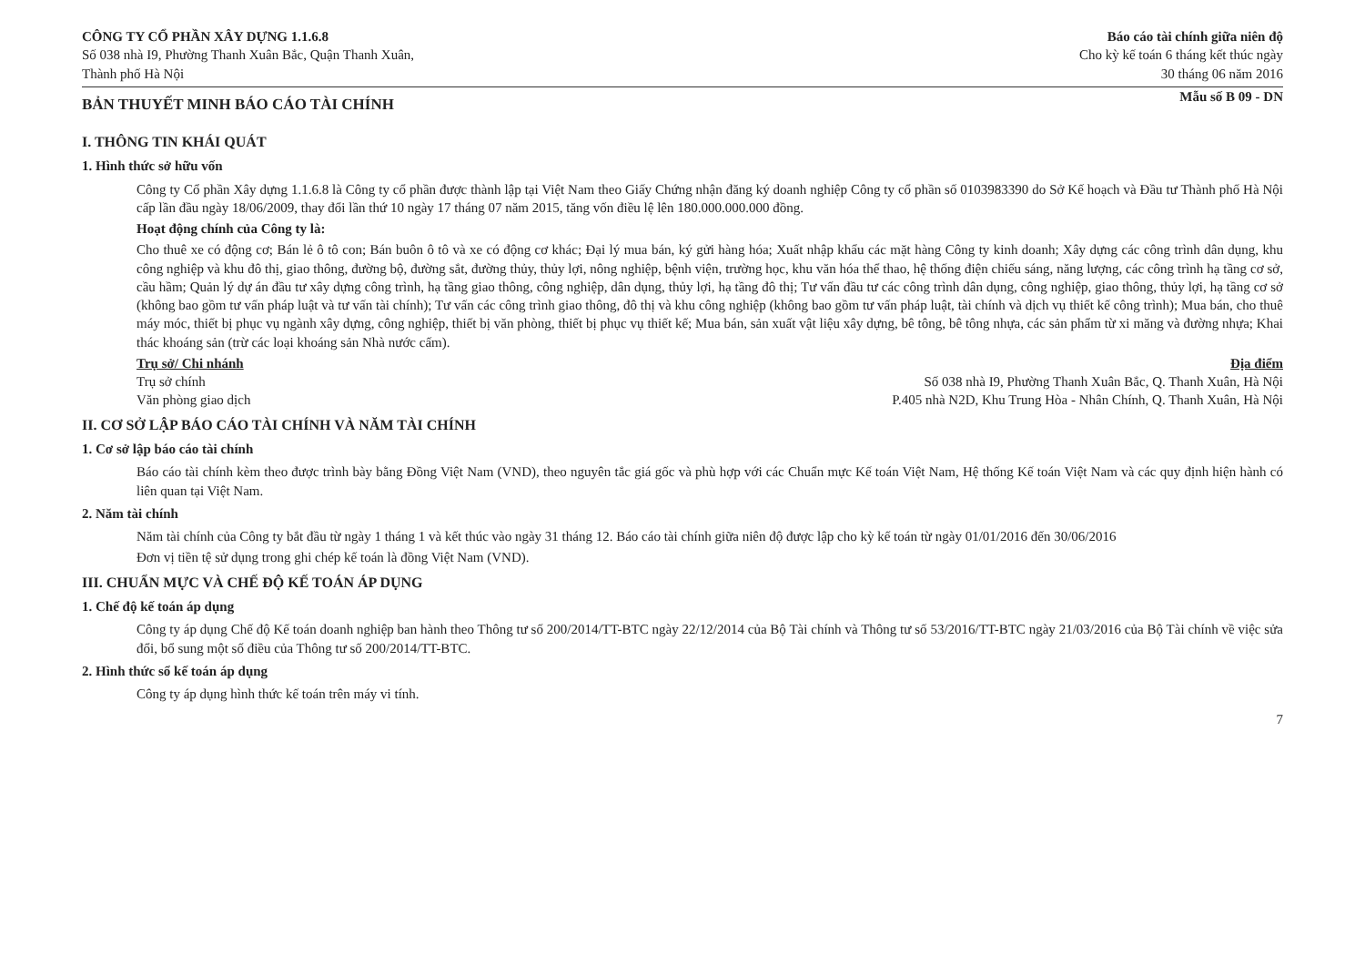CÔNG TY CỔ PHẦN XÂY DỰNG 1.1.6.8
Số 038 nhà I9, Phường Thanh Xuân Bắc, Quận Thanh Xuân,
Thành phố Hà Nội
Báo cáo tài chính giữa niên độ
Cho kỳ kế toán 6 tháng kết thúc ngày
30 tháng 06 năm 2016
BẢN THUYẾT MINH BÁO CÁO TÀI CHÍNH
Mẫu số B 09 - DN
I. THÔNG TIN KHÁI QUÁT
1. Hình thức sở hữu vốn
Công ty Cổ phần Xây dựng 1.1.6.8 là Công ty cổ phần được thành lập tại Việt Nam theo Giấy Chứng nhận đăng ký doanh nghiệp Công ty cổ phần số 0103983390 do Sở Kế hoạch và Đầu tư Thành phố Hà Nội cấp lần đầu ngày 18/06/2009, thay đổi lần thứ 10 ngày 17 tháng 07 năm 2015, tăng vốn điều lệ lên 180.000.000.000 đồng.
Hoạt động chính của Công ty là:
Cho thuê xe có động cơ; Bán lẻ ô tô con; Bán buôn ô tô và xe có động cơ khác; Đại lý mua bán, ký gửi hàng hóa; Xuất nhập khẩu các mặt hàng Công ty kinh doanh; Xây dựng các công trình dân dụng, khu công nghiệp và khu đô thị, giao thông, đường bộ, đường sắt, đường thủy, thủy lợi, nông nghiệp, bệnh viện, trường học, khu văn hóa thể thao, hệ thống điện chiếu sáng, năng lượng, các công trình hạ tầng cơ sở, cầu hầm; Quản lý dự án đầu tư xây dựng công trình, hạ tầng giao thông, công nghiệp, dân dụng, thủy lợi, hạ tầng đô thị; Tư vấn đầu tư các công trình dân dụng, công nghiệp, giao thông, thủy lợi, hạ tầng cơ sở (không bao gồm tư vấn pháp luật và tư vấn tài chính); Tư vấn các công trình giao thông, đô thị và khu công nghiệp (không bao gồm tư vấn pháp luật, tài chính và dịch vụ thiết kế công trình); Mua bán, cho thuê máy móc, thiết bị phục vụ ngành xây dựng, công nghiệp, thiết bị văn phòng, thiết bị phục vụ thiết kế; Mua bán, sản xuất vật liệu xây dựng, bê tông, bê tông nhựa, các sản phẩm từ xi măng và đường nhựa; Khai thác khoáng sản (trừ các loại khoáng sản Nhà nước cấm).
Trụ sở/ Chi nhánh Địa điểm
Trụ sở chính Số 038 nhà I9, Phường Thanh Xuân Bắc, Q. Thanh Xuân, Hà Nội
Văn phòng giao dịch P.405 nhà N2D, Khu Trung Hòa - Nhân Chính, Q. Thanh Xuân, Hà Nội
II. CƠ SỞ LẬP BÁO CÁO TÀI CHÍNH VÀ NĂM TÀI CHÍNH
1. Cơ sở lập báo cáo tài chính
Báo cáo tài chính kèm theo được trình bày bằng Đồng Việt Nam (VND), theo nguyên tắc giá gốc và phù hợp với các Chuẩn mực Kế toán Việt Nam, Hệ thống Kế toán Việt Nam và các quy định hiện hành có liên quan tại Việt Nam.
2. Năm tài chính
Năm tài chính của Công ty bắt đầu từ ngày 1 tháng 1 và kết thúc vào ngày 31 tháng 12. Báo cáo tài chính giữa niên độ được lập cho kỳ kế toán từ ngày 01/01/2016 đến 30/06/2016
Đơn vị tiền tệ sử dụng trong ghi chép kế toán là đồng Việt Nam (VND).
III. CHUẨN MỰC VÀ CHẾ ĐỘ KẾ TOÁN ÁP DỤNG
1. Chế độ kế toán áp dụng
Công ty áp dụng Chế độ Kế toán doanh nghiệp ban hành theo Thông tư số 200/2014/TT-BTC ngày 22/12/2014 của Bộ Tài chính và Thông tư số 53/2016/TT-BTC ngày 21/03/2016 của Bộ Tài chính về việc sửa đổi, bổ sung một số điều của Thông tư số 200/2014/TT-BTC.
2. Hình thức sổ kế toán áp dụng
Công ty áp dụng hình thức kế toán trên máy vi tính.
7